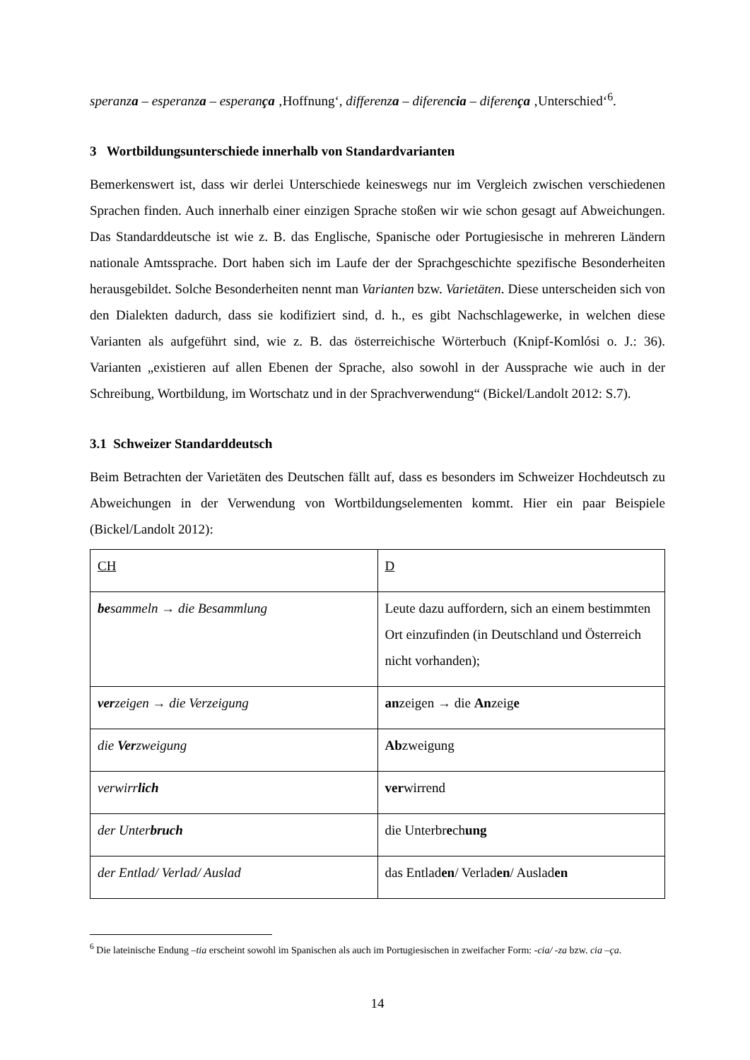speranza – esperanza – esperança ‚Hoffnung‘, differenza – diferencia – diferença ‚Unterschied‘<sup>6</sup>.
3 Wortbildungsunterschiede innerhalb von Standardvarianten
Bemerkenswert ist, dass wir derlei Unterschiede keineswegs nur im Vergleich zwischen verschiedenen Sprachen finden. Auch innerhalb einer einzigen Sprache stoßen wir wie schon gesagt auf Abweichungen. Das Standarddeutsche ist wie z. B. das Englische, Spanische oder Portugiesische in mehreren Ländern nationale Amtssprache. Dort haben sich im Laufe der der Sprachgeschichte spezifische Besonderheiten herausgebildet. Solche Besonderheiten nennt man Varianten bzw. Varietäten. Diese unterscheiden sich von den Dialekten dadurch, dass sie kodifiziert sind, d. h., es gibt Nachschlagewerke, in welchen diese Varianten als aufgeführt sind, wie z. B. das österreichische Wörterbuch (Knipf-Komlósi o. J.: 36). Varianten „existieren auf allen Ebenen der Sprache, also sowohl in der Aussprache wie auch in der Schreibung, Wortbildung, im Wortschatz und in der Sprachverwendung“ (Bickel/Landolt 2012: S.7).
3.1 Schweizer Standarddeutsch
Beim Betrachten der Varietäten des Deutschen fällt auf, dass es besonders im Schweizer Hochdeutsch zu Abweichungen in der Verwendung von Wortbildungselementen kommt. Hier ein paar Beispiele (Bickel/Landolt 2012):
| CH | D |
| be sammeln → die Besammlung | Leute dazu auffordern, sich an einem bestimmten Ort einzufinden (in Deutschland und Österreich nicht vorhanden); |
| ver zeigen → die Verzeigung | an zeigen → die An zeig e |
| die Ver zweigung | Ab zweigung |
| verwirr lich | ver wirrend |
| der Unter bruch | die Unterbr e ch ung |
| der Entlad/ Verlad/ Auslad | das Entlad en / Verlad en / Auslad en |
<sup>6</sup> Die lateinische Endung –tia erscheint sowohl im Spanischen als auch im Portugiesischen in zweifacher Form: -cia/ -za bzw. cia –ça.
14